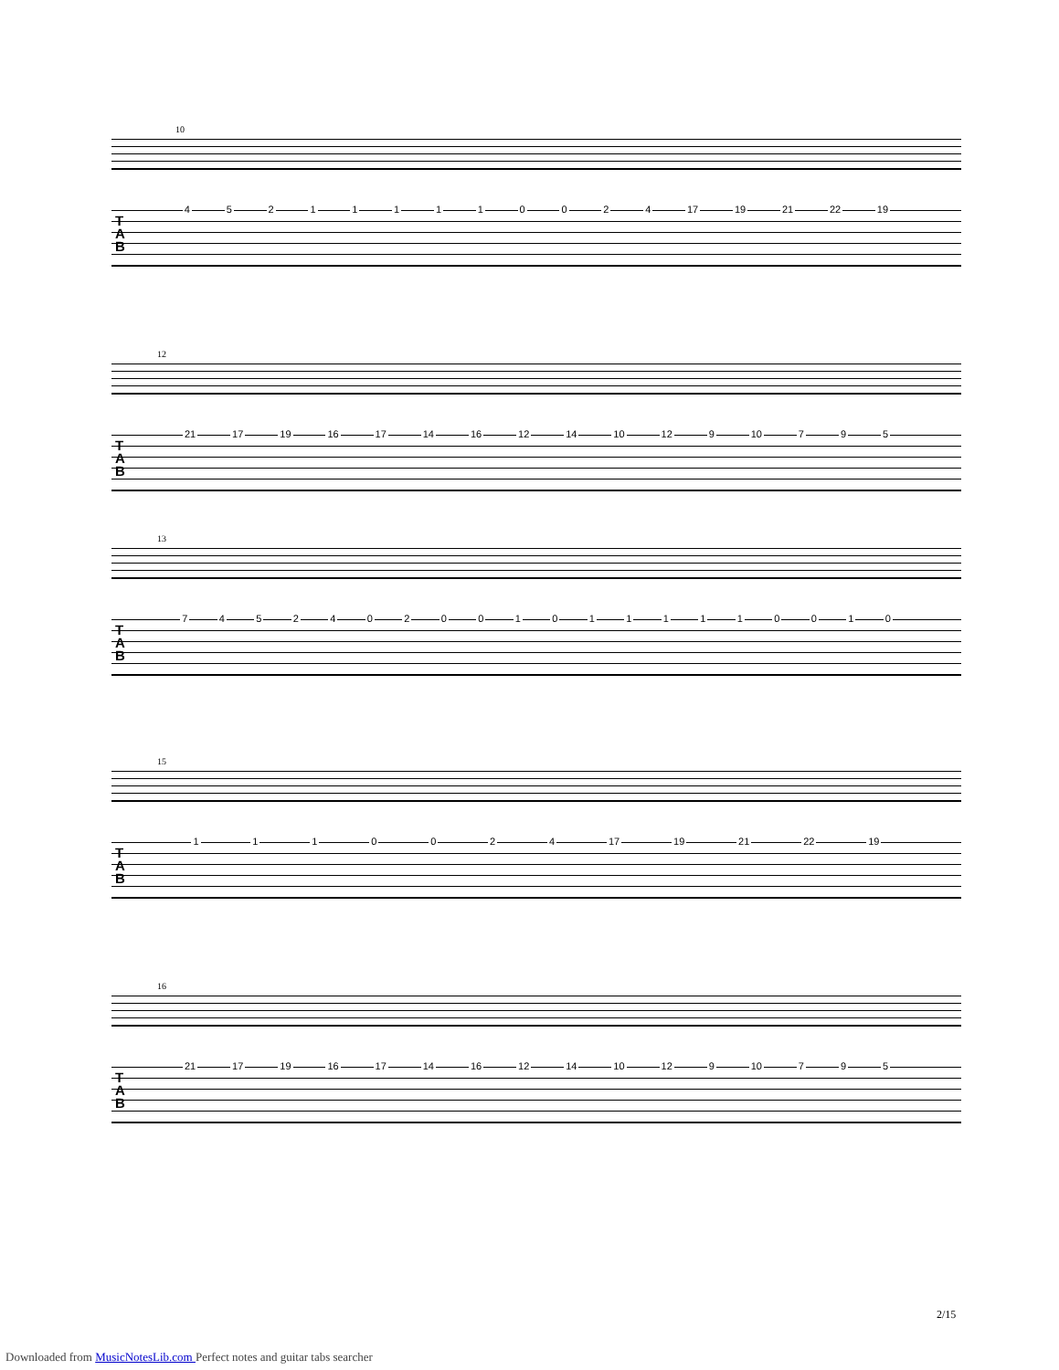10
T
A
B
4 5 2 1 1 1 1 1 0 0 2 4 17 19 21 22 19
12
T
A
B
21 17 19 16 17 14 16 12 14 10 12 9 10 7 9 5
13
T
A
B
7 4 5 2 4 0 2 0 0 1 0 1 1 1 1 1 0 0 1 0
15
T
A
B
1 1 1 0 0 2 4 17 19 21 22 19
16
T
A
B
21 17 19 16 17 14 16 12 14 10 12 9 10 7 9 5
2/15
Downloaded from MusicNotesLib.com Perfect notes and guitar tabs searcher